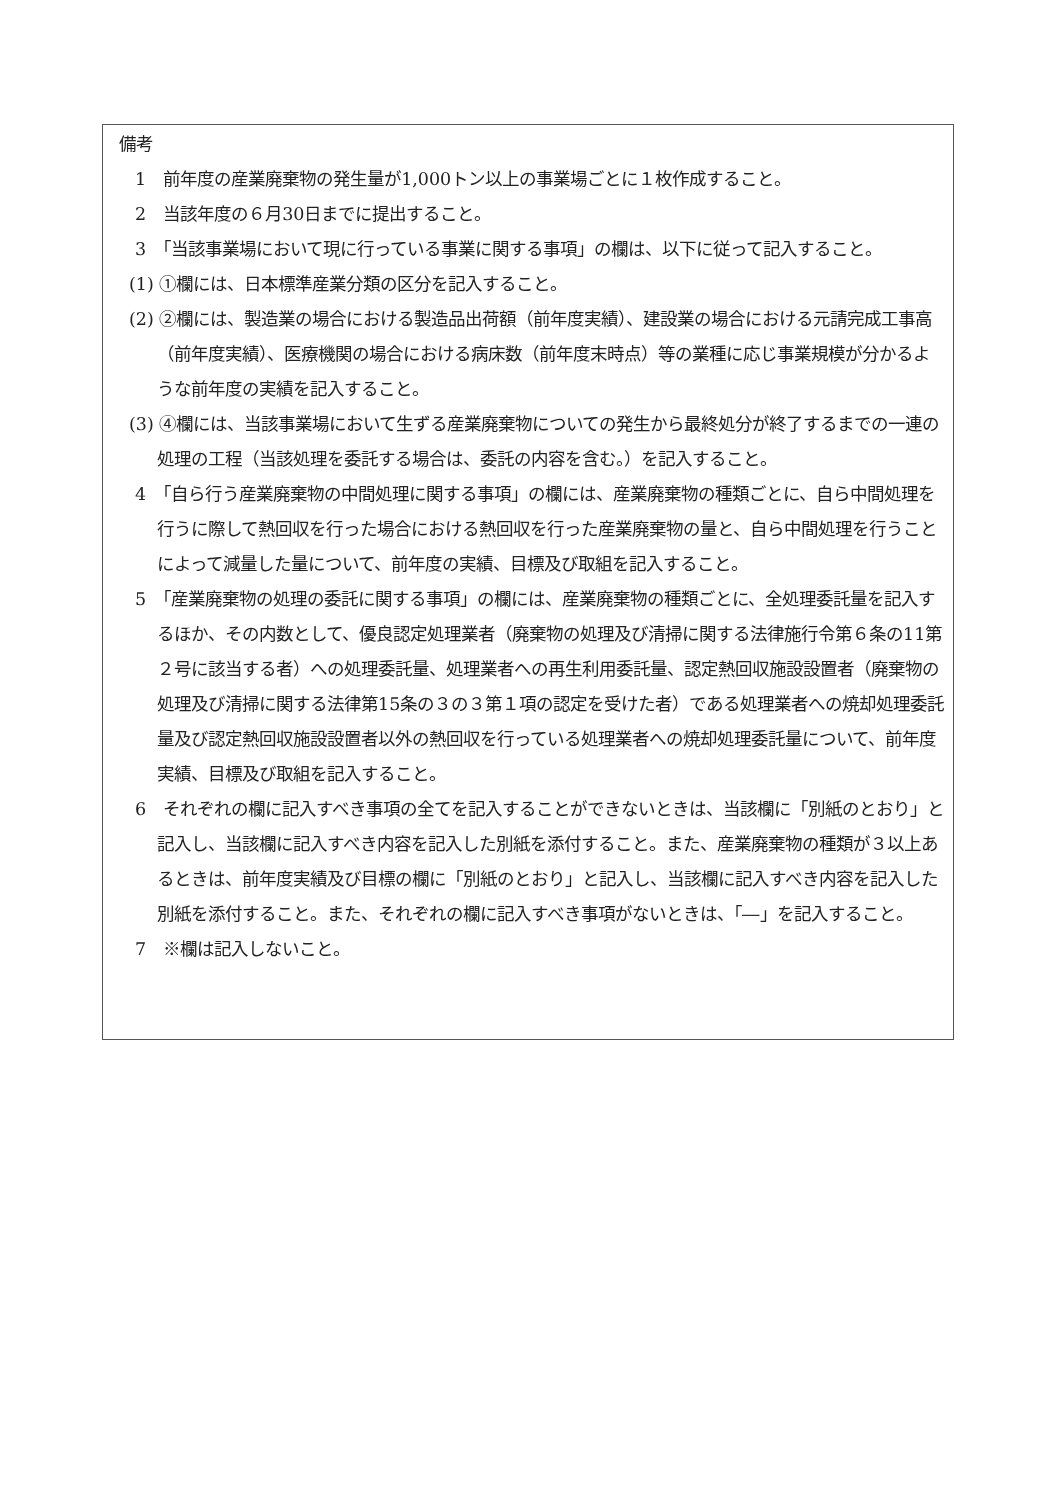備考
1　前年度の産業廃棄物の発生量が1,000トン以上の事業場ごとに１枚作成すること。
2　当該年度の６月30日までに提出すること。
3　「当該事業場において現に行っている事業に関する事項」の欄は、以下に従って記入すること。
(1) ①欄には、日本標準産業分類の区分を記入すること。
(2) ②欄には、製造業の場合における製造品出荷額（前年度実績）、建設業の場合における元請完成工事高（前年度実績）、医療機関の場合における病床数（前年度末時点）等の業種に応じ事業規模が分かるような前年度の実績を記入すること。
(3) ④欄には、当該事業場において生ずる産業廃棄物についての発生から最終処分が終了するまでの一連の処理の工程（当該処理を委託する場合は、委託の内容を含む。）を記入すること。
4　「自ら行う産業廃棄物の中間処理に関する事項」の欄には、産業廃棄物の種類ごとに、自ら中間処理を行うに際して熱回収を行った場合における熱回収を行った産業廃棄物の量と、自ら中間処理を行うことによって減量した量について、前年度の実績、目標及び取組を記入すること。
5　「産業廃棄物の処理の委託に関する事項」の欄には、産業廃棄物の種類ごとに、全処理委託量を記入するほか、その内数として、優良認定処理業者（廃棄物の処理及び清掃に関する法律施行令第６条の11第２号に該当する者）への処理委託量、処理業者への再生利用委託量、認定熱回収施設設置者（廃棄物の処理及び清掃に関する法律第15条の３の３第１項の認定を受けた者）である処理業者への焼却処理委託量及び認定熱回収施設設置者以外の熱回収を行っている処理業者への焼却処理委託量について、前年度実績、目標及び取組を記入すること。
6　それぞれの欄に記入すべき事項の全てを記入することができないときは、当該欄に「別紙のとおり」と記入し、当該欄に記入すべき内容を記入した別紙を添付すること。また、産業廃棄物の種類が３以上あるときは、前年度実績及び目標の欄に「別紙のとおり」と記入し、当該欄に記入すべき内容を記入した別紙を添付すること。また、それぞれの欄に記入すべき事項がないときは、「―」を記入すること。
7　※欄は記入しないこと。